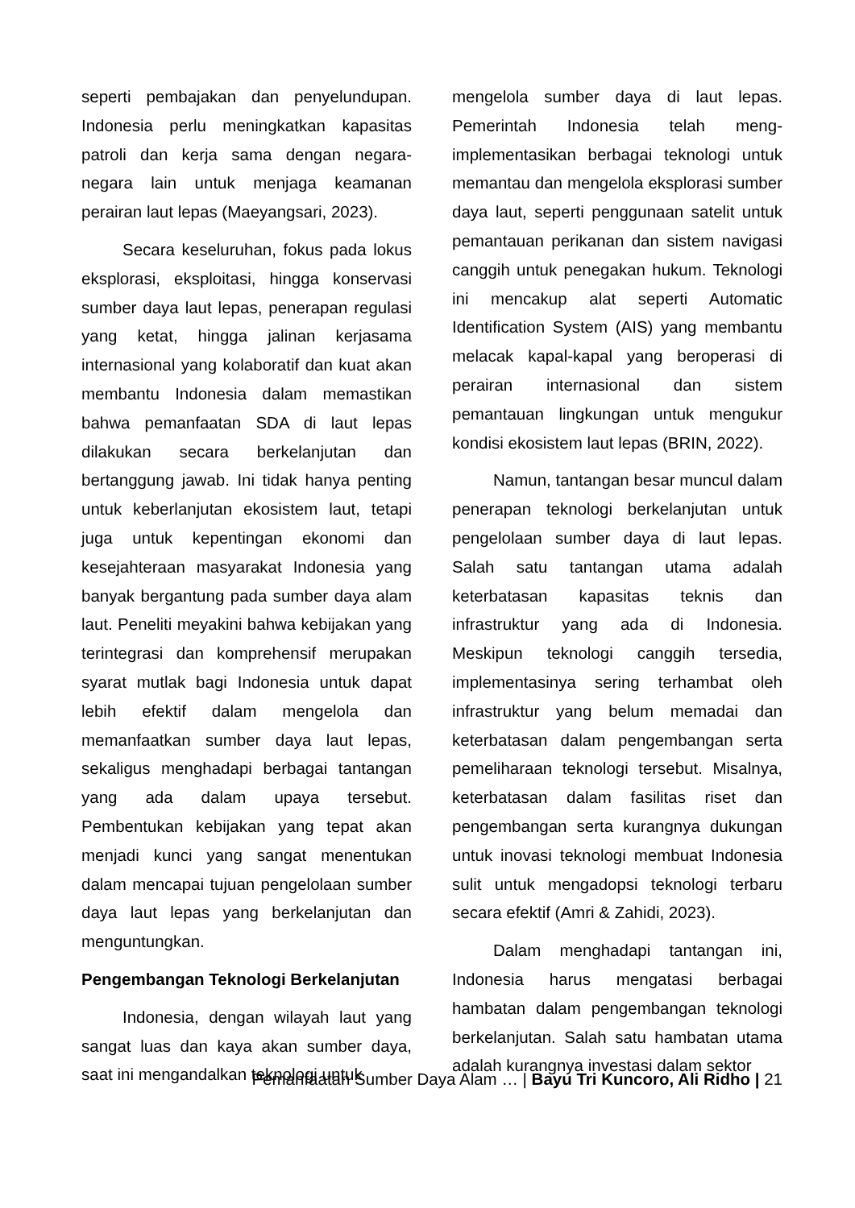seperti pembajakan dan penyelundupan. Indonesia perlu meningkatkan kapasitas patroli dan kerja sama dengan negara-negara lain untuk menjaga keamanan perairan laut lepas (Maeyangsari, 2023).
Secara keseluruhan, fokus pada lokus eksplorasi, eksploitasi, hingga konservasi sumber daya laut lepas, penerapan regulasi yang ketat, hingga jalinan kerjasama internasional yang kolaboratif dan kuat akan membantu Indonesia dalam memastikan bahwa pemanfaatan SDA di laut lepas dilakukan secara berkelanjutan dan bertanggung jawab. Ini tidak hanya penting untuk keberlanjutan ekosistem laut, tetapi juga untuk kepentingan ekonomi dan kesejahteraan masyarakat Indonesia yang banyak bergantung pada sumber daya alam laut. Peneliti meyakini bahwa kebijakan yang terintegrasi dan komprehensif merupakan syarat mutlak bagi Indonesia untuk dapat lebih efektif dalam mengelola dan memanfaatkan sumber daya laut lepas, sekaligus menghadapi berbagai tantangan yang ada dalam upaya tersebut. Pembentukan kebijakan yang tepat akan menjadi kunci yang sangat menentukan dalam mencapai tujuan pengelolaan sumber daya laut lepas yang berkelanjutan dan menguntungkan.
Pengembangan Teknologi Berkelanjutan
Indonesia, dengan wilayah laut yang sangat luas dan kaya akan sumber daya, saat ini mengandalkan teknologi untuk
mengelola sumber daya di laut lepas. Pemerintah Indonesia telah meng-implementasikan berbagai teknologi untuk memantau dan mengelola eksplorasi sumber daya laut, seperti penggunaan satelit untuk pemantauan perikanan dan sistem navigasi canggih untuk penegakan hukum. Teknologi ini mencakup alat seperti Automatic Identification System (AIS) yang membantu melacak kapal-kapal yang beroperasi di perairan internasional dan sistem pemantauan lingkungan untuk mengukur kondisi ekosistem laut lepas (BRIN, 2022).
Namun, tantangan besar muncul dalam penerapan teknologi berkelanjutan untuk pengelolaan sumber daya di laut lepas. Salah satu tantangan utama adalah keterbatasan kapasitas teknis dan infrastruktur yang ada di Indonesia. Meskipun teknologi canggih tersedia, implementasinya sering terhambat oleh infrastruktur yang belum memadai dan keterbatasan dalam pengembangan serta pemeliharaan teknologi tersebut. Misalnya, keterbatasan dalam fasilitas riset dan pengembangan serta kurangnya dukungan untuk inovasi teknologi membuat Indonesia sulit untuk mengadopsi teknologi terbaru secara efektif (Amri & Zahidi, 2023).
Dalam menghadapi tantangan ini, Indonesia harus mengatasi berbagai hambatan dalam pengembangan teknologi berkelanjutan. Salah satu hambatan utama adalah kurangnya investasi dalam sektor
Pemanfaatan Sumber Daya Alam … | Bayu Tri Kuncoro, Ali Ridho | 21